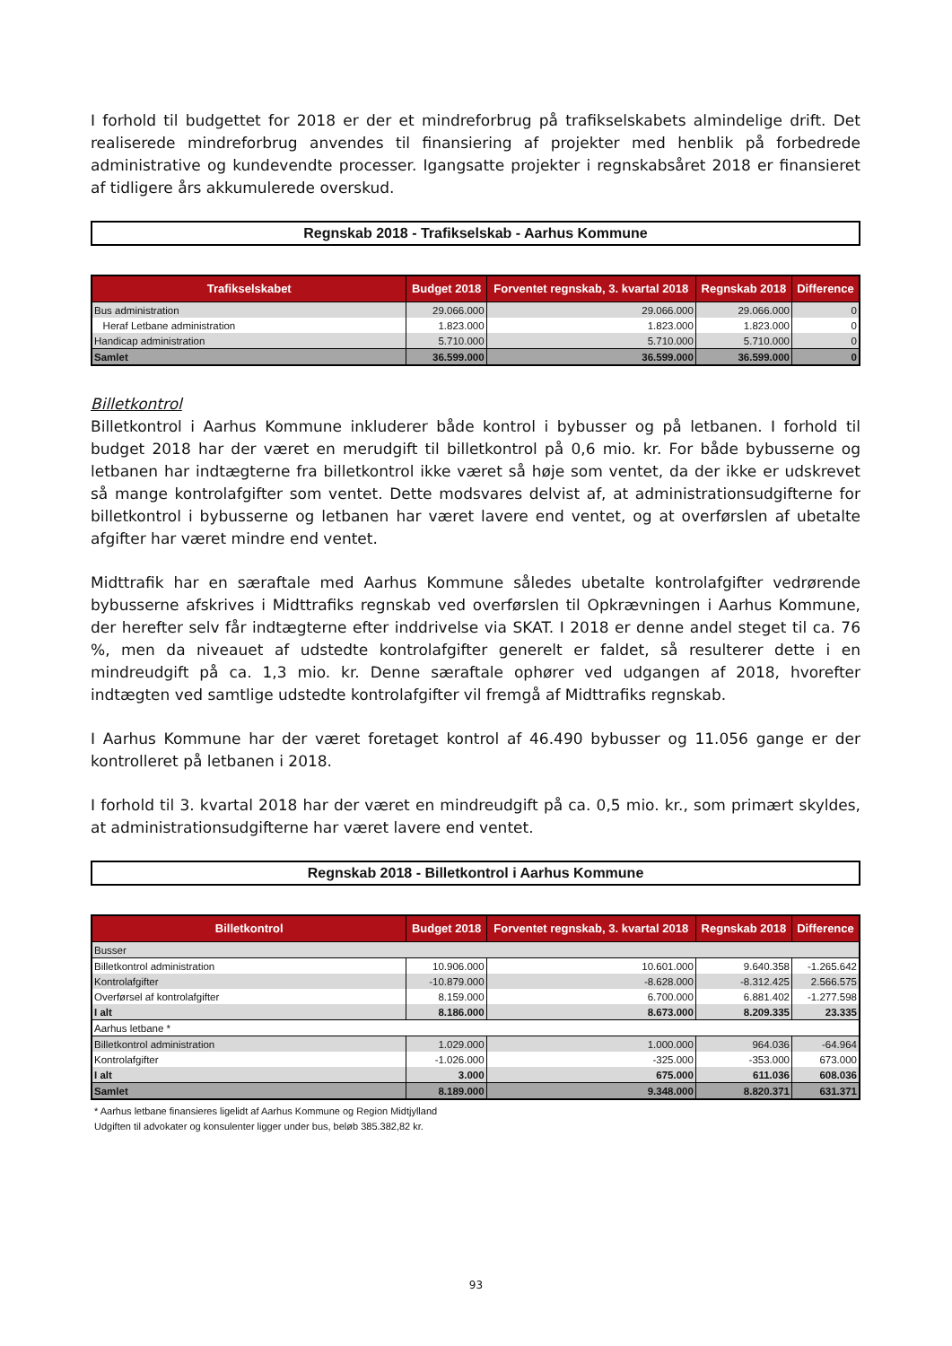I forhold til budgettet for 2018 er der et mindreforbrug på trafikselskabets almindelige drift. Det realiserede mindreforbrug anvendes til finansiering af projekter med henblik på forbedrede administrative og kundevendte processer. Igangsatte projekter i regnskabsåret 2018 er finansieret af tidligere års akkumulerede overskud.
Regnskab 2018 - Trafikselskab - Aarhus Kommune
| Trafikselskabet | Budget 2018 | Forventet regnskab, 3. kvartal 2018 | Regnskab 2018 | Difference |
| --- | --- | --- | --- | --- |
| Bus administration | 29.066.000 | 29.066.000 | 29.066.000 | 0 |
| Heraf Letbane administration | 1.823.000 | 1.823.000 | 1.823.000 | 0 |
| Handicap administration | 5.710.000 | 5.710.000 | 5.710.000 | 0 |
| Samlet | 36.599.000 | 36.599.000 | 36.599.000 | 0 |
Billetkontrol
Billetkontrol i Aarhus Kommune inkluderer både kontrol i bybusser og på letbanen. I forhold til budget 2018 har der været en merudgift til billetkontrol på 0,6 mio. kr. For både bybusserne og letbanen har indtægterne fra billetkontrol ikke været så høje som ventet, da der ikke er udskrevet så mange kontrolafgifter som ventet. Dette modsvares delvist af, at administrationsudgifterne for billetkontrol i bybusserne og letbanen har været lavere end ventet, og at overførslen af ubetalte afgifter har været mindre end ventet.
Midttrafik har en særaftale med Aarhus Kommune således ubetalte kontrolafgifter vedrørende bybusserne afskrives i Midttrafiks regnskab ved overførslen til Opkrævningen i Aarhus Kommune, der herefter selv får indtægterne efter inddrivelse via SKAT. I 2018 er denne andel steget til ca. 76 %, men da niveauet af udstedte kontrolafgifter generelt er faldet, så resulterer dette i en mindreudgift på ca. 1,3 mio. kr. Denne særaftale ophører ved udgangen af 2018, hvorefter indtægten ved samtlige udstedte kontrolafgifter vil fremgå af Midttrafiks regnskab.
I Aarhus Kommune har der været foretaget kontrol af 46.490 bybusser og 11.056 gange er der kontrolleret på letbanen i 2018.
I forhold til 3. kvartal 2018 har der været en mindreudgift på ca. 0,5 mio. kr., som primært skyldes, at administrationsudgifterne har været lavere end ventet.
Regnskab 2018 - Billetkontrol i Aarhus Kommune
| Billetkontrol | Budget 2018 | Forventet regnskab, 3. kvartal 2018 | Regnskab 2018 | Difference |
| --- | --- | --- | --- | --- |
| Busser | | | | |
| Billetkontrol administration | 10.906.000 | 10.601.000 | 9.640.358 | -1.265.642 |
| Kontrolafgifter | -10.879.000 | -8.628.000 | -8.312.425 | 2.566.575 |
| Overførsel af kontrolafgifter | 8.159.000 | 6.700.000 | 6.881.402 | -1.277.598 |
| I alt | 8.186.000 | 8.673.000 | 8.209.335 | 23.335 |
| Aarhus letbane * | | | | |
| Billetkontrol administration | 1.029.000 | 1.000.000 | 964.036 | -64.964 |
| Kontrolafgifter | -1.026.000 | -325.000 | -353.000 | 673.000 |
| I alt | 3.000 | 675.000 | 611.036 | 608.036 |
| Samlet | 8.189.000 | 9.348.000 | 8.820.371 | 631.371 |
* Aarhus letbane finansieres ligelidt af Aarhus Kommune og Region Midtjylland
Udgiften til advokater og konsulenter ligger under bus, beløb 385.382,82 kr.
93